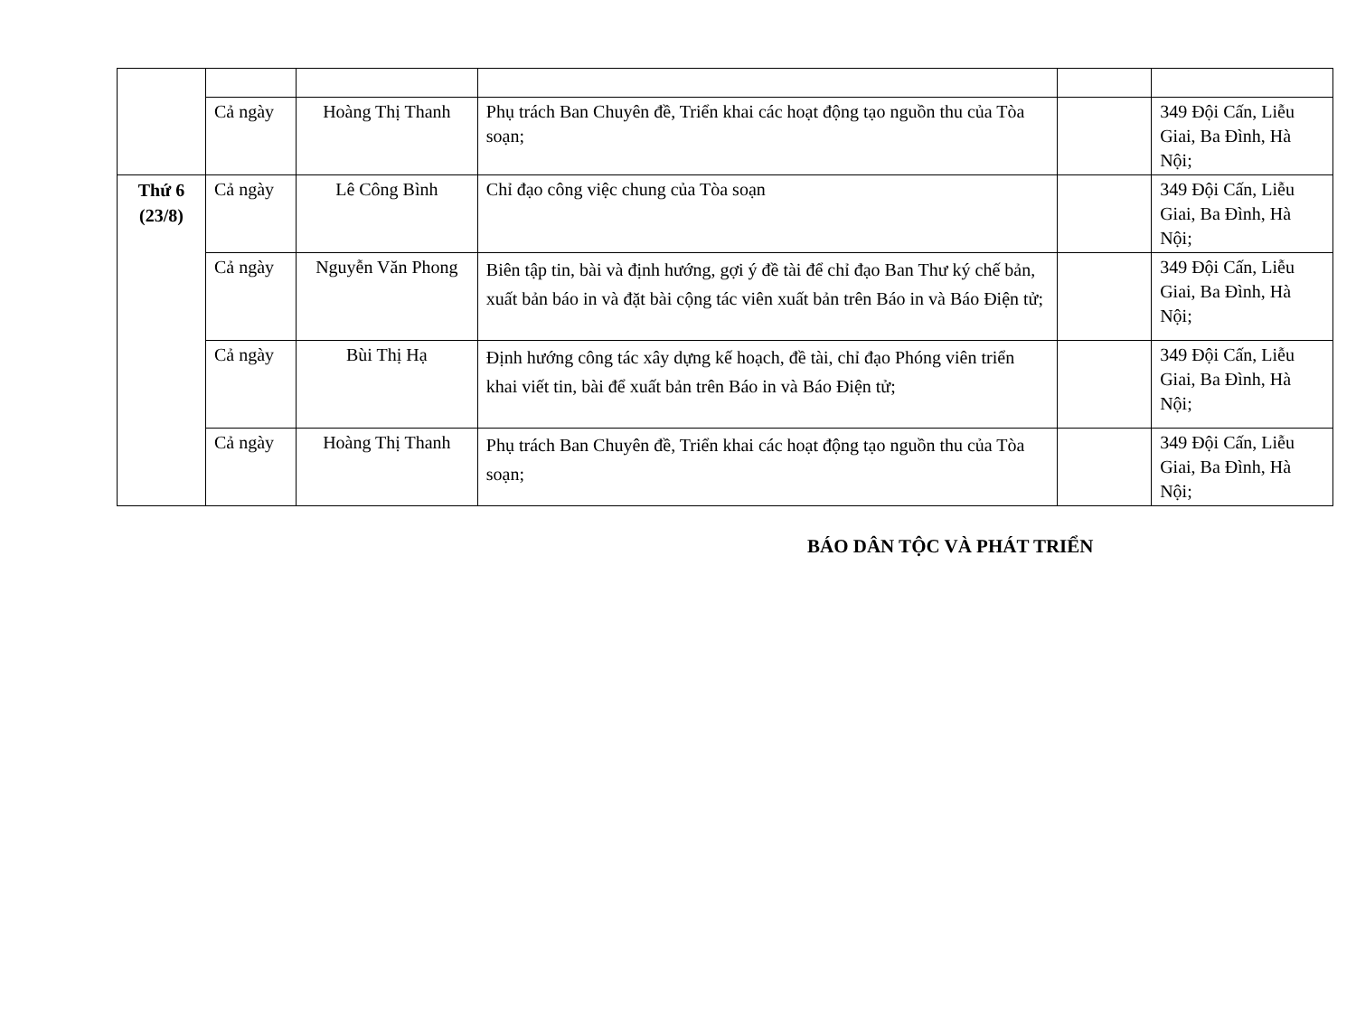| | Cả ngày | Hoàng Thị Thanh | Phụ trách Ban Chuyên đề, Triển khai các hoạt động tạo nguồn thu của Tòa soạn; | | 349 Đội Cấn, Liễu Giai, Ba Đình, Hà Nội; |
| Thứ 6 (23/8) | Cả ngày | Lê Công Bình | Chỉ đạo công việc chung của Tòa soạn | | 349 Đội Cấn, Liễu Giai, Ba Đình, Hà Nội; |
| | Cả ngày | Nguyễn Văn Phong | Biên tập tin, bài và định hướng, gợi ý đề tài để chỉ đạo Ban Thư ký chế bản, xuất bản báo in và đặt bài cộng tác viên xuất bản trên Báo in và Báo Điện tử; | | 349 Đội Cấn, Liễu Giai, Ba Đình, Hà Nội; |
| | Cả ngày | Bùi Thị Hạ | Định hướng công tác xây dựng kế hoạch, đề tài, chỉ đạo Phóng viên triển khai viết tin, bài để xuất bản trên Báo in và Báo Điện tử; | | 349 Đội Cấn, Liễu Giai, Ba Đình, Hà Nội; |
| | Cả ngày | Hoàng Thị Thanh | Phụ trách Ban Chuyên đề, Triển khai các hoạt động tạo nguồn thu của Tòa soạn; | | 349 Đội Cấn, Liễu Giai, Ba Đình, Hà Nội; |
BÁO DÂN TỘC VÀ PHÁT TRIỂN